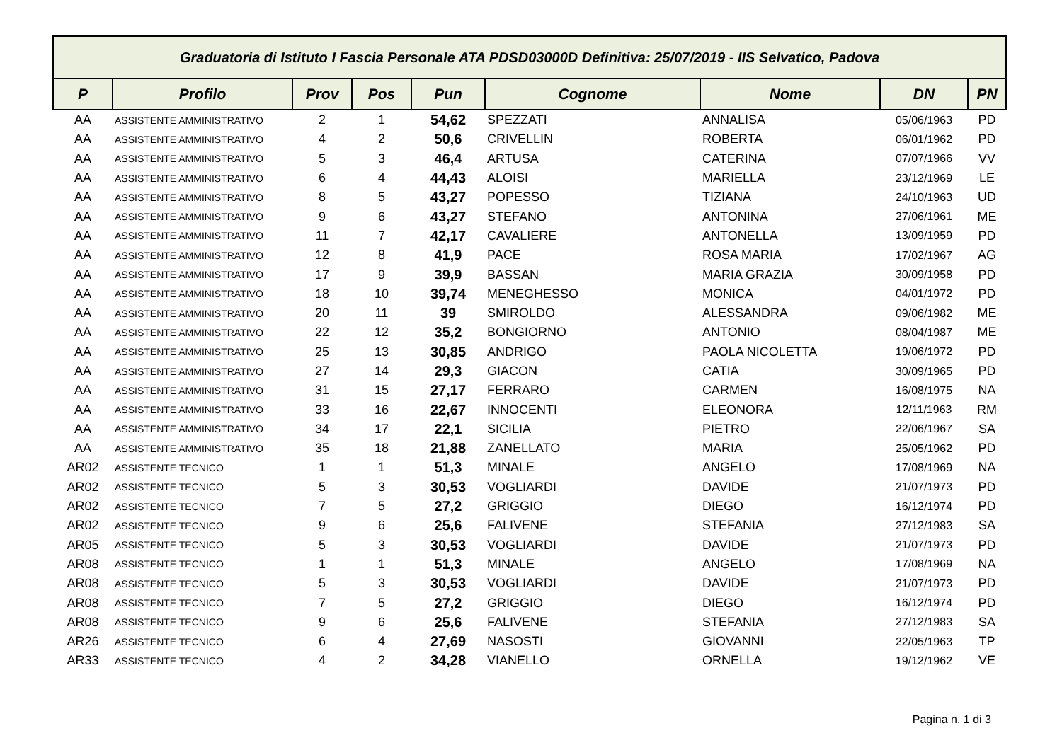| Graduatoria di Istituto I Fascia Personale ATA PDSD03000D Definitiva: 25/07/2019 - IIS Selvatico, Padova | | | | | | | | |
| P | Profilo | Prov | Pos | Pun | Cognome | Nome | DN | PN |
| AA | ASSISTENTE AMMINISTRATIVO | 2 | 1 | 54,62 | SPEZZATI | ANNALISA | 05/06/1963 | PD |
| AA | ASSISTENTE AMMINISTRATIVO | 4 | 2 | 50,6 | CRIVELLIN | ROBERTA | 06/01/1962 | PD |
| AA | ASSISTENTE AMMINISTRATIVO | 5 | 3 | 46,4 | ARTUSA | CATERINA | 07/07/1966 | VV |
| AA | ASSISTENTE AMMINISTRATIVO | 6 | 4 | 44,43 | ALOISI | MARIELLA | 23/12/1969 | LE |
| AA | ASSISTENTE AMMINISTRATIVO | 8 | 5 | 43,27 | POPESSO | TIZIANA | 24/10/1963 | UD |
| AA | ASSISTENTE AMMINISTRATIVO | 9 | 6 | 43,27 | STEFANO | ANTONINA | 27/06/1961 | ME |
| AA | ASSISTENTE AMMINISTRATIVO | 11 | 7 | 42,17 | CAVALIERE | ANTONELLA | 13/09/1959 | PD |
| AA | ASSISTENTE AMMINISTRATIVO | 12 | 8 | 41,9 | PACE | ROSA MARIA | 17/02/1967 | AG |
| AA | ASSISTENTE AMMINISTRATIVO | 17 | 9 | 39,9 | BASSAN | MARIA GRAZIA | 30/09/1958 | PD |
| AA | ASSISTENTE AMMINISTRATIVO | 18 | 10 | 39,74 | MENEGHESSO | MONICA | 04/01/1972 | PD |
| AA | ASSISTENTE AMMINISTRATIVO | 20 | 11 | 39 | SMIROLDO | ALESSANDRA | 09/06/1982 | ME |
| AA | ASSISTENTE AMMINISTRATIVO | 22 | 12 | 35,2 | BONGIORNO | ANTONIO | 08/04/1987 | ME |
| AA | ASSISTENTE AMMINISTRATIVO | 25 | 13 | 30,85 | ANDRIGO | PAOLA NICOLETTA | 19/06/1972 | PD |
| AA | ASSISTENTE AMMINISTRATIVO | 27 | 14 | 29,3 | GIACON | CATIA | 30/09/1965 | PD |
| AA | ASSISTENTE AMMINISTRATIVO | 31 | 15 | 27,17 | FERRARO | CARMEN | 16/08/1975 | NA |
| AA | ASSISTENTE AMMINISTRATIVO | 33 | 16 | 22,67 | INNOCENTI | ELEONORA | 12/11/1963 | RM |
| AA | ASSISTENTE AMMINISTRATIVO | 34 | 17 | 22,1 | SICILIA | PIETRO | 22/06/1967 | SA |
| AA | ASSISTENTE AMMINISTRATIVO | 35 | 18 | 21,88 | ZANELLATO | MARIA | 25/05/1962 | PD |
| AR02 | ASSISTENTE TECNICO | 1 | 1 | 51,3 | MINALE | ANGELO | 17/08/1969 | NA |
| AR02 | ASSISTENTE TECNICO | 5 | 3 | 30,53 | VOGLIARDI | DAVIDE | 21/07/1973 | PD |
| AR02 | ASSISTENTE TECNICO | 7 | 5 | 27,2 | GRIGGIO | DIEGO | 16/12/1974 | PD |
| AR02 | ASSISTENTE TECNICO | 9 | 6 | 25,6 | FALIVENE | STEFANIA | 27/12/1983 | SA |
| AR05 | ASSISTENTE TECNICO | 5 | 3 | 30,53 | VOGLIARDI | DAVIDE | 21/07/1973 | PD |
| AR08 | ASSISTENTE TECNICO | 1 | 1 | 51,3 | MINALE | ANGELO | 17/08/1969 | NA |
| AR08 | ASSISTENTE TECNICO | 5 | 3 | 30,53 | VOGLIARDI | DAVIDE | 21/07/1973 | PD |
| AR08 | ASSISTENTE TECNICO | 7 | 5 | 27,2 | GRIGGIO | DIEGO | 16/12/1974 | PD |
| AR08 | ASSISTENTE TECNICO | 9 | 6 | 25,6 | FALIVENE | STEFANIA | 27/12/1983 | SA |
| AR26 | ASSISTENTE TECNICO | 6 | 4 | 27,69 | NASOSTI | GIOVANNI | 22/05/1963 | TP |
| AR33 | ASSISTENTE TECNICO | 4 | 2 | 34,28 | VIANELLO | ORNELLA | 19/12/1962 | VE |
Pagina n. 1 di 3